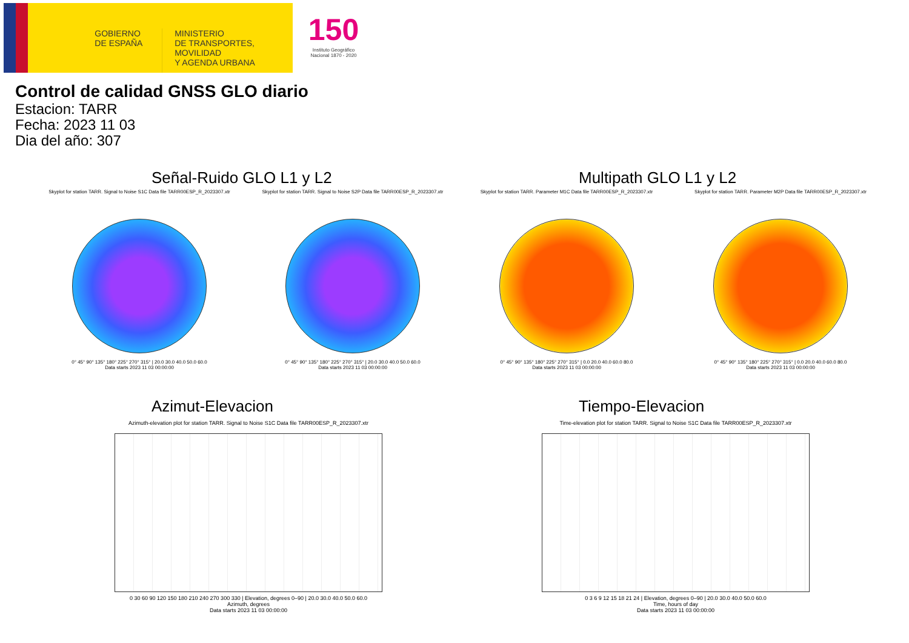GOBIERNO
DE ESPAÑA
MINISTERIO
DE TRANSPORTES, MOVILIDAD
Y AGENDA URBANA
150
Instituto Geográfico Nacional 1870 - 2020
Control de calidad GNSS GLO diario
Estacion: TARR
Fecha: 2023 11 03
Dia del año: 307
Señal-Ruido GLO L1 y L2 Multipath GLO L1 y L2
Skyplot for station TARR. Signal to Noise S1C Data file TARR00ESP_R_2023307.xtr
0° 45° 90° 135° 180° 225° 270° 315° | 20.0 30.0 40.0 50.0 60.0
Data starts 2023 11 03 00:00:00
Skyplot for station TARR. Signal to Noise S2P Data file TARR00ESP_R_2023307.xtr
0° 45° 90° 135° 180° 225° 270° 315° | 20.0 30.0 40.0 50.0 60.0
Data starts 2023 11 03 00:00:00
Skyplot for station TARR. Parameter M1C Data file TARR00ESP_R_2023307.xtr
0° 45° 90° 135° 180° 225° 270° 315° | 0.0 20.0 40.0 60.0 80.0
Data starts 2023 11 03 00:00:00
Skyplot for station TARR. Parameter M2P Data file TARR00ESP_R_2023307.xtr
0° 45° 90° 135° 180° 225° 270° 315° | 0.0 20.0 40.0 60.0 80.0
Data starts 2023 11 03 00:00:00
Azimut-Elevacion Tiempo-Elevacion
Azimuth-elevation plot for station TARR. Signal to Noise S1C Data file TARR00ESP_R_2023307.xtr
0 30 60 90 120 150 180 210 240 270 300 330 | Elevation, degrees 0–90 | 20.0 30.0 40.0 50.0 60.0
Azimuth, degrees
Data starts 2023 11 03 00:00:00
Time-elevation plot for station TARR. Signal to Noise S1C Data file TARR00ESP_R_2023307.xtr
0 3 6 9 12 15 18 21 24 | Elevation, degrees 0–90 | 20.0 30.0 40.0 50.0 60.0
Time, hours of day
Data starts 2023 11 03 00:00:00